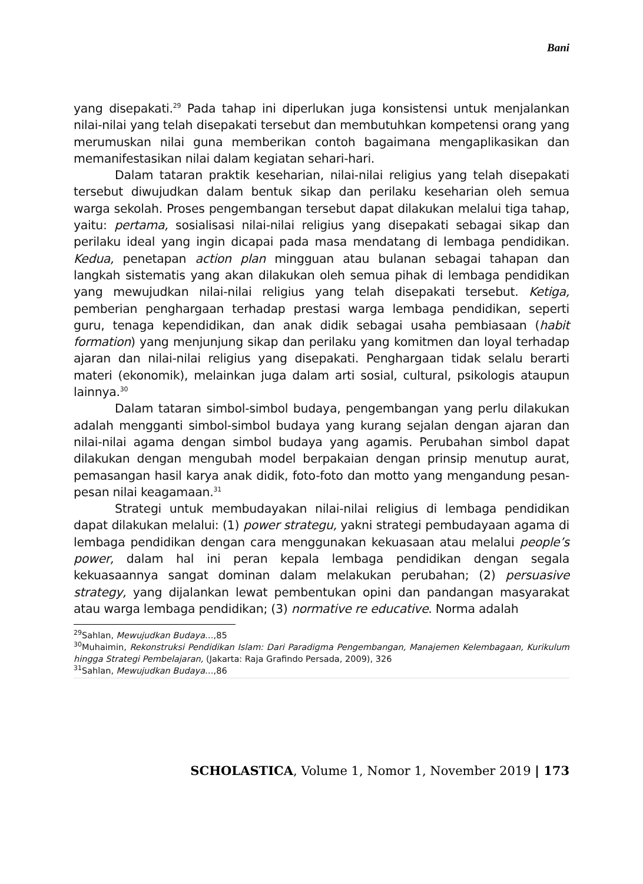Bani
yang disepakati.<sup>29</sup> Pada tahap ini diperlukan juga konsistensi untuk menjalankan nilai-nilai yang telah disepakati tersebut dan membutuhkan kompetensi orang yang merumuskan nilai guna memberikan contoh bagaimana mengaplikasikan dan memanifestasikan nilai dalam kegiatan sehari-hari.
Dalam tataran praktik keseharian, nilai-nilai religius yang telah disepakati tersebut diwujudkan dalam bentuk sikap dan perilaku keseharian oleh semua warga sekolah. Proses pengembangan tersebut dapat dilakukan melalui tiga tahap, yaitu: pertama, sosialisasi nilai-nilai religius yang disepakati sebagai sikap dan perilaku ideal yang ingin dicapai pada masa mendatang di lembaga pendidikan. Kedua, penetapan action plan mingguan atau bulanan sebagai tahapan dan langkah sistematis yang akan dilakukan oleh semua pihak di lembaga pendidikan yang mewujudkan nilai-nilai religius yang telah disepakati tersebut. Ketiga, pemberian penghargaan terhadap prestasi warga lembaga pendidikan, seperti guru, tenaga kependidikan, dan anak didik sebagai usaha pembiasaan (habit formation) yang menjunjung sikap dan perilaku yang komitmen dan loyal terhadap ajaran dan nilai-nilai religius yang disepakati. Penghargaan tidak selalu berarti materi (ekonomik), melainkan juga dalam arti sosial, cultural, psikologis ataupun lainnya.<sup>30</sup>
Dalam tataran simbol-simbol budaya, pengembangan yang perlu dilakukan adalah mengganti simbol-simbol budaya yang kurang sejalan dengan ajaran dan nilai-nilai agama dengan simbol budaya yang agamis. Perubahan simbol dapat dilakukan dengan mengubah model berpakaian dengan prinsip menutup aurat, pemasangan hasil karya anak didik, foto-foto dan motto yang mengandung pesan-pesan nilai keagamaan.<sup>31</sup>
Strategi untuk membudayakan nilai-nilai religius di lembaga pendidikan dapat dilakukan melalui: (1) power strategu, yakni strategi pembudayaan agama di lembaga pendidikan dengan cara menggunakan kekuasaan atau melalui people’s power, dalam hal ini peran kepala lembaga pendidikan dengan segala kekuasaannya sangat dominan dalam melakukan perubahan; (2) persuasive strategy, yang dijalankan lewat pembentukan opini dan pandangan masyarakat atau warga lembaga pendidikan; (3) normative re educative. Norma adalah
<sup>29</sup> Sahlan, Mewujudkan Budaya…,85
<sup>30</sup> Muhaimin, Rekonstruksi Pendidikan Islam: Dari Paradigma Pengembangan, Manajemen Kelembagaan, Kurikulum hingga Strategi Pembelajaran, (Jakarta: Raja Grafindo Persada, 2009), 326
<sup>31</sup> Sahlan, Mewujudkan Budaya…,86
SCHOLASTICA, Volume 1, Nomor 1, November 2019 | 173